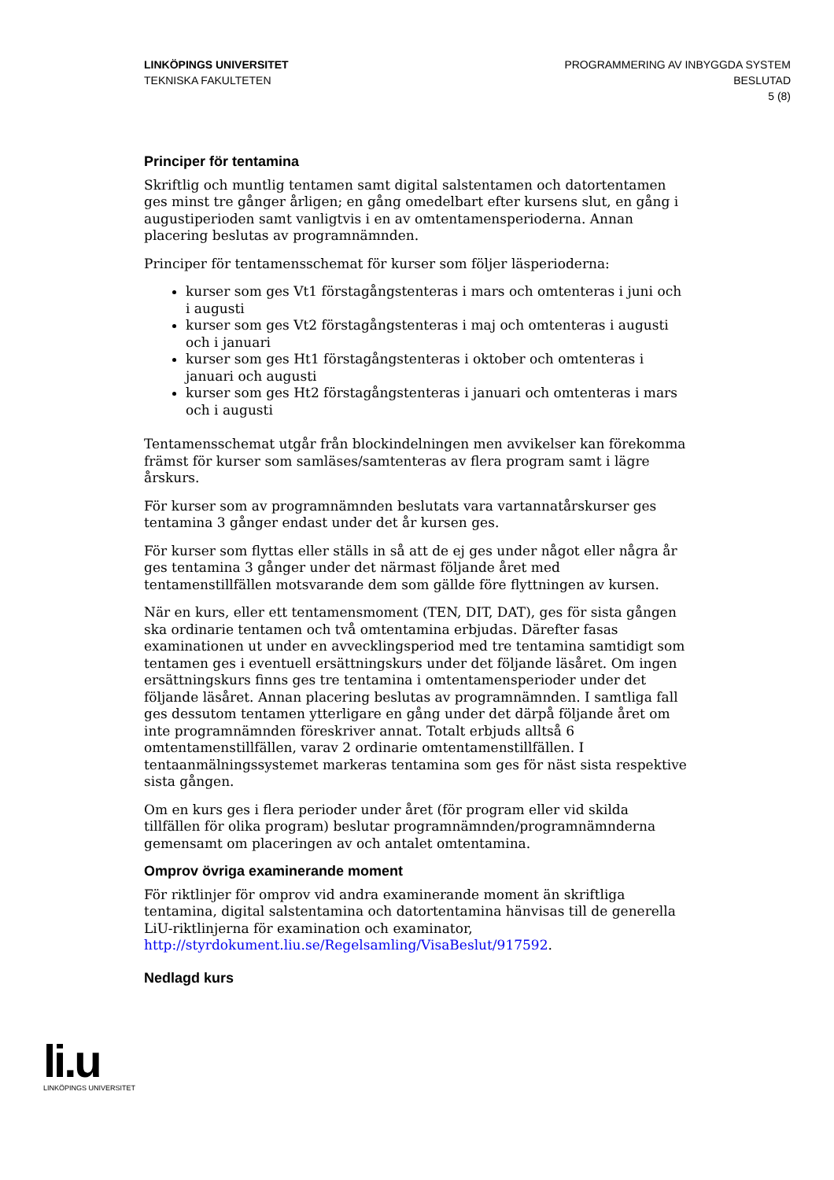LINKÖPINGS UNIVERSITET
TEKNISKA FAKULTETEN
PROGRAMMERING AV INBYGGDA SYSTEM
BESLUTAD
5 (8)
Principer för tentamina
Skriftlig och muntlig tentamen samt digital salstentamen och datortentamen ges minst tre gånger årligen; en gång omedelbart efter kursens slut, en gång i augustiperioden samt vanligtvis i en av omtentamensperioderna. Annan placering beslutas av programnämnden.
Principer för tentamensschemat för kurser som följer läsperioderna:
kurser som ges Vt1 förstagångstenteras i mars och omtenteras i juni och i augusti
kurser som ges Vt2 förstagångstenteras i maj och omtenteras i augusti och i januari
kurser som ges Ht1 förstagångstenteras i oktober och omtenteras i januari och augusti
kurser som ges Ht2 förstagångstenteras i januari och omtenteras i mars och i augusti
Tentamensschemat utgår från blockindelningen men avvikelser kan förekomma främst för kurser som samläses/samtenteras av flera program samt i lägre årskurs.
För kurser som av programnämnden beslutats vara vartannatårskurser ges tentamina 3 gånger endast under det år kursen ges.
För kurser som flyttas eller ställs in så att de ej ges under något eller några år ges tentamina 3 gånger under det närmast följande året med tentamenstillfällen motsvarande dem som gällde före flyttningen av kursen.
När en kurs, eller ett tentamensmoment (TEN, DIT, DAT), ges för sista gången ska ordinarie tentamen och två omtentamina erbjudas. Därefter fasas examinationen ut under en avvecklingsperiod med tre tentamina samtidigt som tentamen ges i eventuell ersättningskurs under det följande läsåret. Om ingen ersättningskurs finns ges tre tentamina i omtentamensperioder under det följande läsåret. Annan placering beslutas av programnämnden. I samtliga fall ges dessutom tentamen ytterligare en gång under det därpå följande året om inte programnämnden föreskriver annat. Totalt erbjuds alltså 6 omtentamenstillfällen, varav 2 ordinarie omtentamenstillfällen. I tentaanmälningssystemet markeras tentamina som ges för näst sista respektive sista gången.
Om en kurs ges i flera perioder under året (för program eller vid skilda tillfällen för olika program) beslutar programnämnden/programnämnderna gemensamt om placeringen av och antalet omtentamina.
Omprov övriga examinerande moment
För riktlinjer för omprov vid andra examinerande moment än skriftliga tentamina, digital salstentamina och datortentamina hänvisas till de generella LiU-riktlinjerna för examination och examinator, http://styrdokument.liu.se/Regelsamling/VisaBeslut/917592.
Nedlagd kurs
li.u
LINKÖPINGS UNIVERSITET